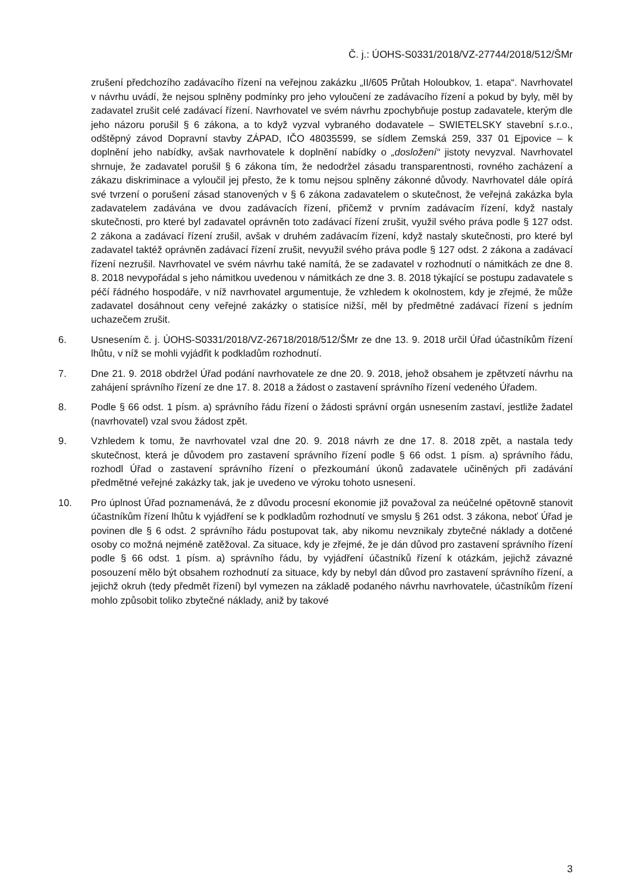Č. j.: ÚOHS-S0331/2018/VZ-27744/2018/512/ŠMr
zrušení předchozího zadávacího řízení na veřejnou zakázku „II/605 Průtah Holoubkov, 1. etapa“. Navrhovatel v návrhu uvádí, že nejsou splněny podmínky pro jeho vyloučení ze zadávacího řízení a pokud by byly, měl by zadavatel zrušit celé zadávací řízení. Navrhovatel ve svém návrhu zpochybňuje postup zadavatele, kterým dle jeho názoru porušil § 6 zákona, a to když vyzval vybraného dodavatele – SWIETELSKY stavební s.r.o., odštěpný závod Dopravní stavby ZÁPAD, IČO 48035599, se sídlem Zemská 259, 337 01 Ejpovice – k doplnění jeho nabídky, avšak navrhovatele k doplnění nabídky o „dosložení“ jistoty nevyzval. Navrhovatel shrnuje, že zadavatel porušil § 6 zákona tím, že nedodržel zásadu transparentnosti, rovného zacházení a zákazu diskriminace a vyloučil jej přesto, že k tomu nejsou splněny zákonné důvody. Navrhovatel dále opírá své tvrzení o porušení zásad stanovených v § 6 zákona zadavatelem o skutečnost, že veřejná zakázka byla zadavatelem zadávána ve dvou zadávacích řízení, přičemž v prvním zadávacím řízení, když nastaly skutečnosti, pro které byl zadavatel oprávněn toto zadávací řízení zrušit, využil svého práva podle § 127 odst. 2 zákona a zadávací řízení zrušil, avšak v druhém zadávacím řízení, když nastaly skutečnosti, pro které byl zadavatel taktéž oprávněn zadávací řízení zrušit, nevyužil svého práva podle § 127 odst. 2 zákona a zadávací řízení nezrušil. Navrhovatel ve svém návrhu také namítá, že se zadavatel v rozhodnutí o námitkách ze dne 8. 8. 2018 nevypořádal s jeho námitkou uvedenou v námitkách ze dne 3. 8. 2018 týkající se postupu zadavatele s péčí řádného hospodáře, v níž navrhovatel argumentuje, že vzhledem k okolnostem, kdy je zřejmé, že může zadavatel dosáhnout ceny veřejné zakázky o statisíce nižší, měl by předmětné zadávací řízení s jedním uchazečem zrušit.
6. Usnesením č. j. ÚOHS-S0331/2018/VZ-26718/2018/512/ŠMr ze dne 13. 9. 2018 určil Úřad účastníkům řízení lhůtu, v níž se mohli vyjádřit k podkladům rozhodnutí.
7. Dne 21. 9. 2018 obdržel Úřad podání navrhovatele ze dne 20. 9. 2018, jehož obsahem je zpětvzetí návrhu na zahájení správního řízení ze dne 17. 8. 2018 a žádost o zastavení správního řízení vedeného Úřadem.
8. Podle § 66 odst. 1 písm. a) správního řádu řízení o žádosti správní orgán usnesením zastaví, jestliže žadatel (navrhovatel) vzal svou žádost zpět.
9. Vzhledem k tomu, že navrhovatel vzal dne 20. 9. 2018 návrh ze dne 17. 8. 2018 zpět, a nastala tedy skutečnost, která je důvodem pro zastavení správního řízení podle § 66 odst. 1 písm. a) správního řádu, rozhodl Úřad o zastavení správního řízení o přezkoumání úkonů zadavatele učiněných při zadávání předmětné veřejné zakázky tak, jak je uvedeno ve výroku tohoto usnesení.
10. Pro úplnost Úřad poznamenává, že z důvodu procesní ekonomie již považoval za neúčelné opětovně stanovit účastníkům řízení lhůtu k vyjádření se k podkladům rozhodnutí ve smyslu § 261 odst. 3 zákona, neboť Úřad je povinen dle § 6 odst. 2 správního řádu postupovat tak, aby nikomu nevznikaly zbytečné náklady a dotčené osoby co možná nejméně zatěžoval. Za situace, kdy je zřejmé, že je dán důvod pro zastavení správního řízení podle § 66 odst. 1 písm. a) správního řádu, by vyjádření účastníků řízení k otázkám, jejichž závazné posouzení mělo být obsahem rozhodnutí za situace, kdy by nebyl dán důvod pro zastavení správního řízení, a jejichž okruh (tedy předmět řízení) byl vymezen na základě podaného návrhu navrhovatele, účastníkům řízení mohlo způsobit toliko zbytečné náklady, aniž by takové
3